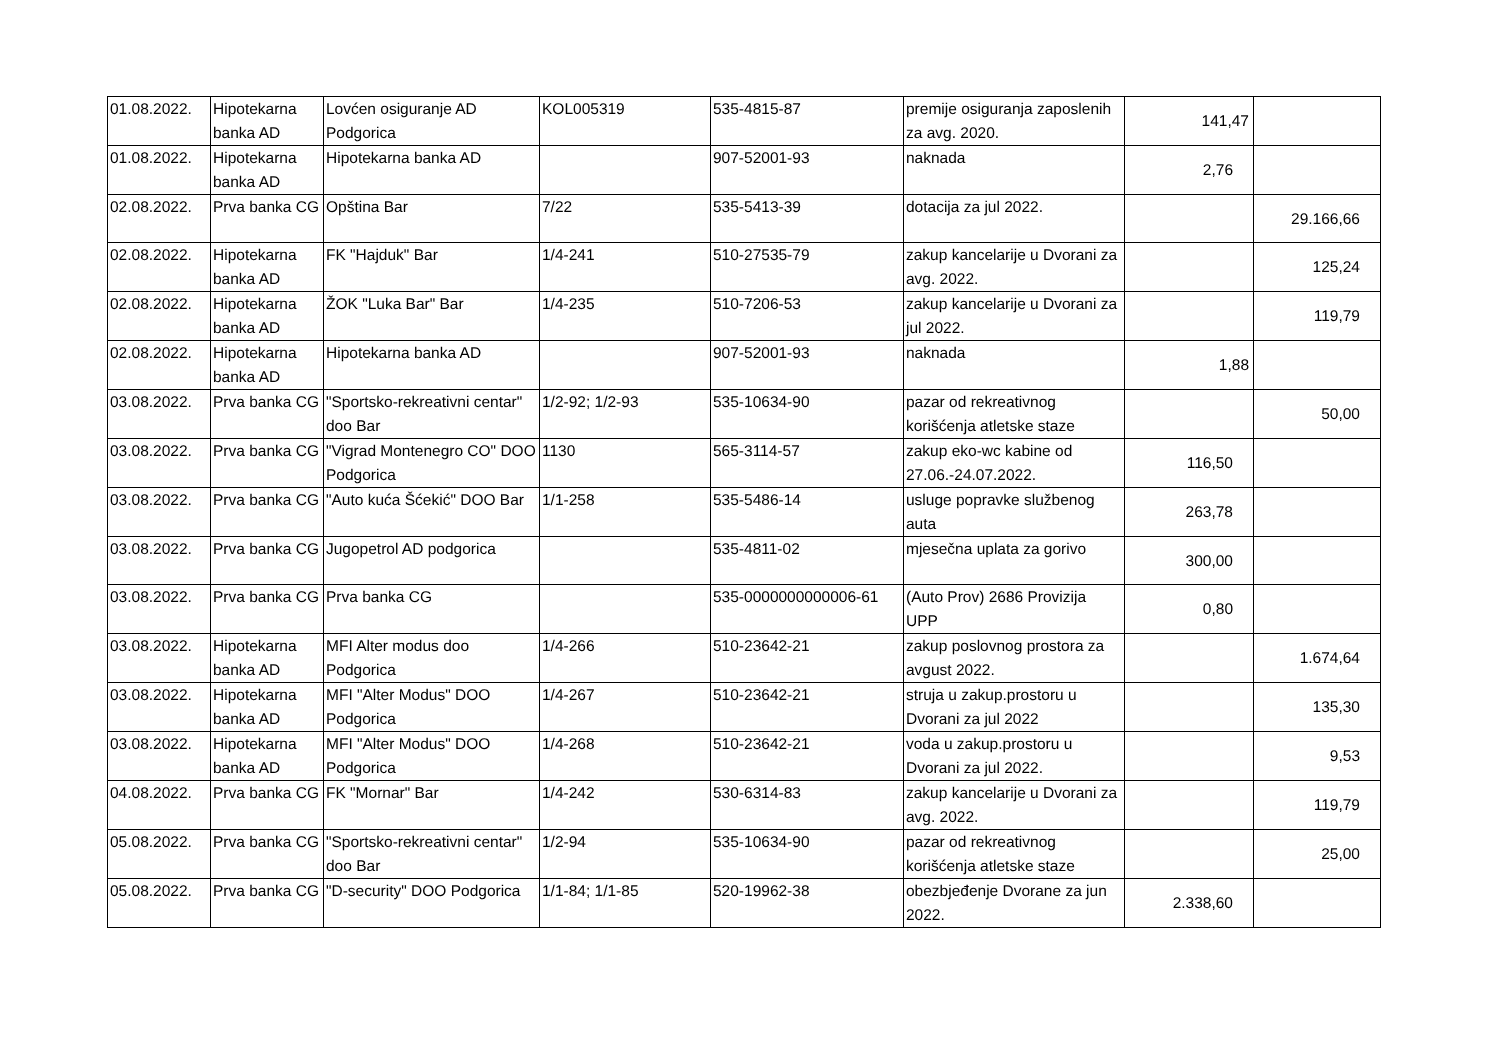| 01.08.2022. | Hipotekarna banka AD | Lovćen osiguranje AD Podgorica | KOL005319 | 535-4815-87 | premije osiguranja zaposlenih za avg. 2020. | 141,47 | |
| 01.08.2022. | Hipotekarna banka AD | Hipotekarna banka AD | | 907-52001-93 | naknada | 2,76 | |
| 02.08.2022. | Prva banka CG | Opština Bar | 7/22 | 535-5413-39 | dotacija za jul 2022. | | 29.166,66 |
| 02.08.2022. | Hipotekarna banka AD | FK "Hajduk" Bar | 1/4-241 | 510-27535-79 | zakup kancelarije u Dvorani za avg. 2022. | | 125,24 |
| 02.08.2022. | Hipotekarna banka AD | ŽOK "Luka Bar" Bar | 1/4-235 | 510-7206-53 | zakup kancelarije u Dvorani za jul 2022. | | 119,79 |
| 02.08.2022. | Hipotekarna banka AD | Hipotekarna banka AD | | 907-52001-93 | naknada | 1,88 | |
| 03.08.2022. | Prva banka CG | "Sportsko-rekreativni centar" doo Bar | 1/2-92; 1/2-93 | 535-10634-90 | pazar od rekreativnog korišćenja atletske staze | | 50,00 |
| 03.08.2022. | Prva banka CG | "Vigrad Montenegro CO" DOO Podgorica | 1130 | 565-3114-57 | zakup eko-wc kabine od 27.06.-24.07.2022. | 116,50 | |
| 03.08.2022. | Prva banka CG | "Auto kuća Šćekić" DOO Bar | 1/1-258 | 535-5486-14 | usluge popravke službenog auta | 263,78 | |
| 03.08.2022. | Prva banka CG | Jugopetrol AD podgorica | | 535-4811-02 | mjesečna uplata za gorivo | 300,00 | |
| 03.08.2022. | Prva banka CG | Prva banka CG | | 535-0000000000006-61 | (Auto Prov) 2686 Provizija UPP | 0,80 | |
| 03.08.2022. | Hipotekarna banka AD | MFI Alter modus doo Podgorica | 1/4-266 | 510-23642-21 | zakup poslovnog prostora za avgust 2022. | | 1.674,64 |
| 03.08.2022. | Hipotekarna banka AD | MFI "Alter Modus" DOO Podgorica | 1/4-267 | 510-23642-21 | struja u zakup.prostoru u Dvorani za jul 2022 | | 135,30 |
| 03.08.2022. | Hipotekarna banka AD | MFI "Alter Modus" DOO Podgorica | 1/4-268 | 510-23642-21 | voda u zakup.prostoru u Dvorani za jul 2022. | | 9,53 |
| 04.08.2022. | Prva banka CG | FK "Mornar" Bar | 1/4-242 | 530-6314-83 | zakup kancelarije u Dvorani za avg. 2022. | | 119,79 |
| 05.08.2022. | Prva banka CG | "Sportsko-rekreativni centar" doo Bar | 1/2-94 | 535-10634-90 | pazar od rekreativnog korišćenja atletske staze | | 25,00 |
| 05.08.2022. | Prva banka CG | "D-security" DOO Podgorica | 1/1-84; 1/1-85 | 520-19962-38 | obezbjeđenje Dvorane za jun 2022. | 2.338,60 | |